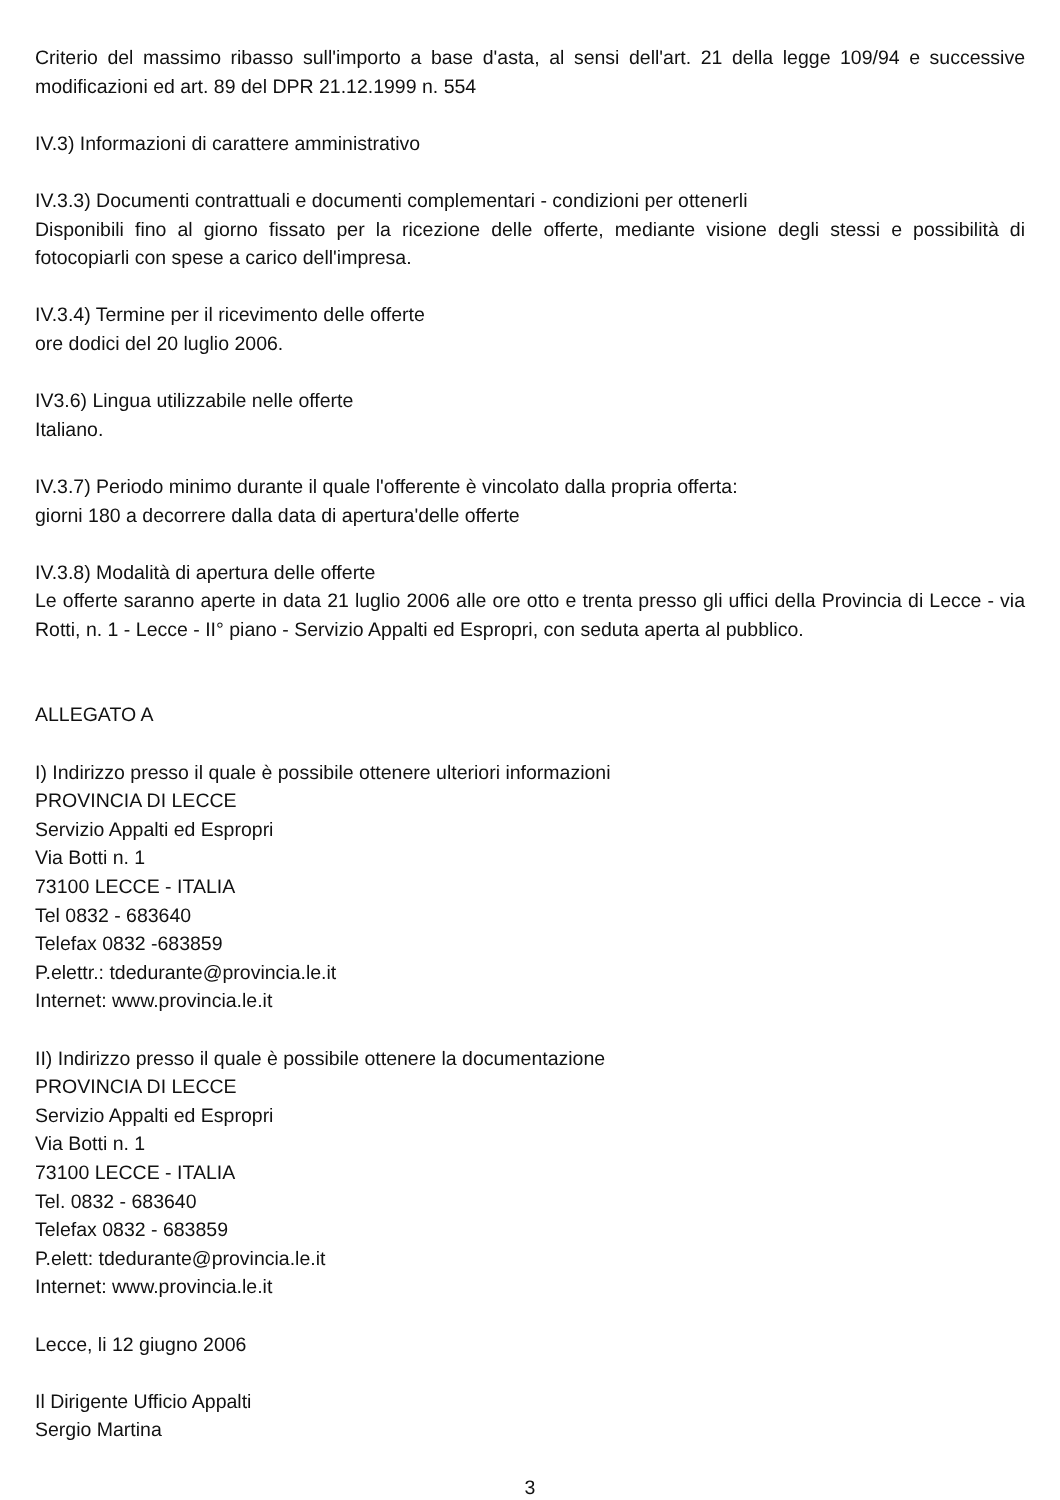Criterio del massimo ribasso sull'importo a base d'asta, al sensi dell'art. 21 della legge 109/94 e successive modificazioni ed art. 89 del DPR 21.12.1999 n. 554
IV.3) Informazioni di carattere amministrativo
IV.3.3) Documenti contrattuali e documenti complementari - condizioni per ottenerli
Disponibili fino al giorno fissato per la ricezione delle offerte, mediante visione degli stessi e possibilità di fotocopiarli con spese a carico dell'impresa.
IV.3.4) Termine per il ricevimento delle offerte
ore dodici del 20 luglio 2006.
IV3.6) Lingua utilizzabile nelle offerte
Italiano.
IV.3.7) Periodo minimo durante il quale l'offerente è vincolato dalla propria offerta:
giorni 180 a decorrere dalla data di apertura'delle offerte
IV.3.8) Modalità di apertura delle offerte
Le offerte saranno aperte in data 21 luglio 2006 alle ore otto e trenta presso gli uffici della Provincia di Lecce - via Rotti, n. 1 - Lecce - II° piano - Servizio Appalti ed Espropri, con seduta aperta al pubblico.
ALLEGATO A
I) Indirizzo presso il quale è possibile ottenere ulteriori informazioni
PROVINCIA DI LECCE
Servizio Appalti ed Espropri
Via Botti n. 1
73100 LECCE - ITALIA
Tel 0832 - 683640
Telefax 0832 -683859
P.elettr.: tdedurante@provincia.le.it
Internet: www.provincia.le.it
II) Indirizzo presso il quale è possibile ottenere la documentazione
PROVINCIA DI LECCE
Servizio Appalti ed Espropri
Via Botti n. 1
73100 LECCE - ITALIA
Tel. 0832 - 683640
Telefax 0832 - 683859
P.elett: tdedurante@provincia.le.it
Internet: www.provincia.le.it
Lecce, li 12 giugno 2006
Il Dirigente Ufficio Appalti
Sergio Martina
3